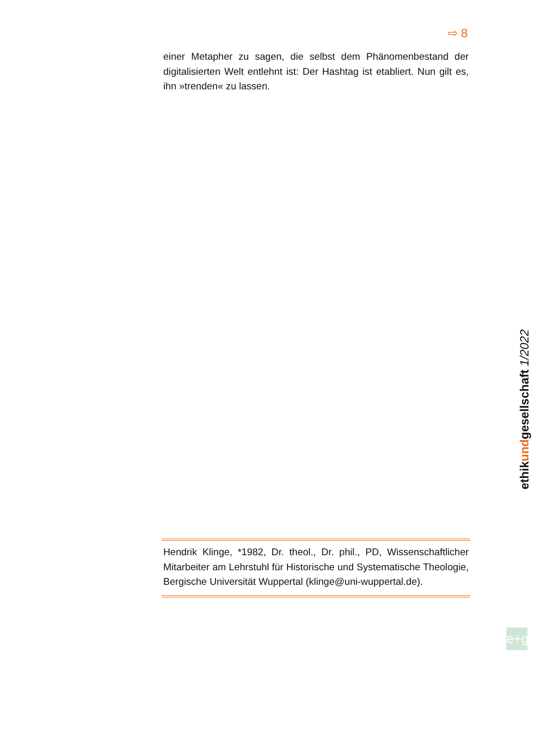⇨ 8
einer Metapher zu sagen, die selbst dem Phänomenbestand der digitalisierten Welt entlehnt ist: Der Hashtag ist etabliert. Nun gilt es, ihn »trenden« zu lassen.
Hendrik Klinge, *1982, Dr. theol., Dr. phil., PD, Wissenschaftlicher Mitarbeiter am Lehrstuhl für Historische und Systematische Theologie, Bergische Universität Wuppertal (klinge@uni-wuppertal.de).
ethikundgesellschaft 1/2022
e+g